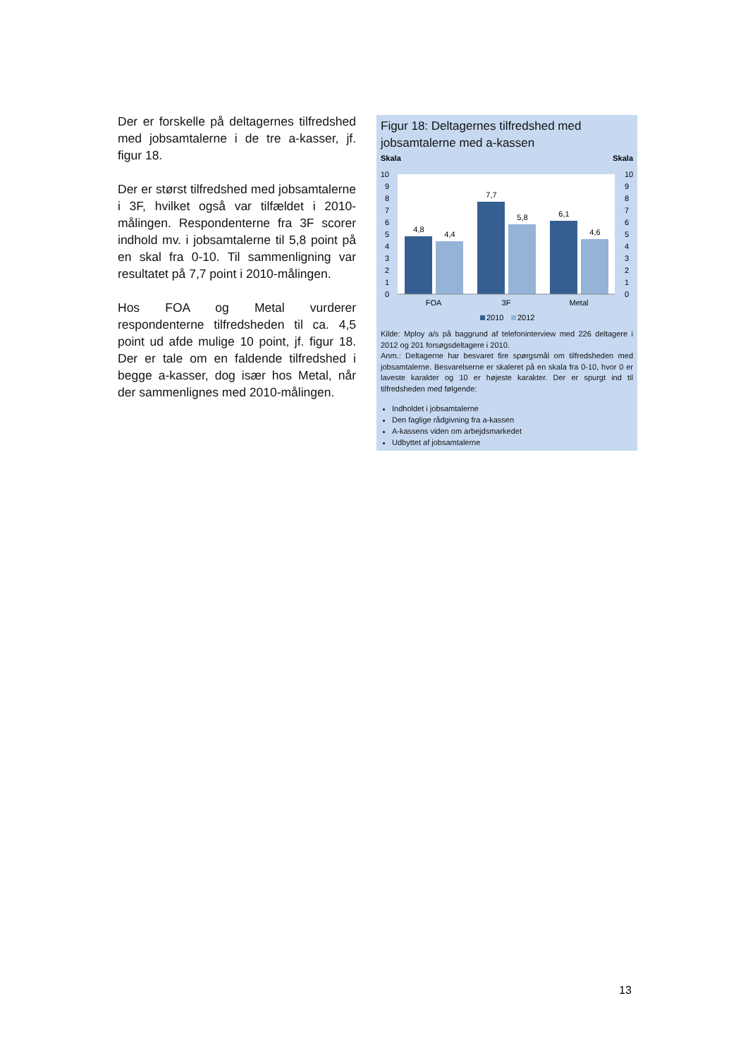Der er forskelle på deltagernes tilfredshed med jobsamtalerne i de tre a-kasser, jf. figur 18.
Der er størst tilfredshed med jobsamtalerne i 3F, hvilket også var tilfældet i 2010-målingen. Respondenterne fra 3F scorer indhold mv. i jobsamtalerne til 5,8 point på en skal fra 0-10. Til sammenligning var resultatet på 7,7 point i 2010-målingen.
Hos FOA og Metal vurderer respondenterne tilfredsheden til ca. 4,5 point ud afde mulige 10 point, jf. figur 18. Der er tale om en faldende tilfredshed i begge a-kasser, dog især hos Metal, når der sammenlignes med 2010-målingen.
Figur 18: Deltagernes tilfredshed med jobsamtalerne med a-kassen
Skala
Skala
10
9
8
7
6
5
4
3
2
1
0
10
9
8
7
6
5
4
3
2
1
0
4,8
4,4
7,7
5,8
6,1
4,6
FOA
3F
Metal
2010
2012
Kilde: Mploy a/s på baggrund af telefoninterview med 226 deltagere i 2012 og 201 forsøgsdeltagere i 2010.
Anm.: Deltagerne har besvaret fire spørgsmål om tilfredsheden med jobsamtalerne. Besvarelserne er skaleret på en skala fra 0-10, hvor 0 er laveste karakter og 10 er højeste karakter. Der er spurgt ind til tilfredsheden med følgende:
Indholdet i jobsamtalerne
Den faglige rådgivning fra a-kassen
A-kassens viden om arbejdsmarkedet
Udbyttet af jobsamtalerne
13